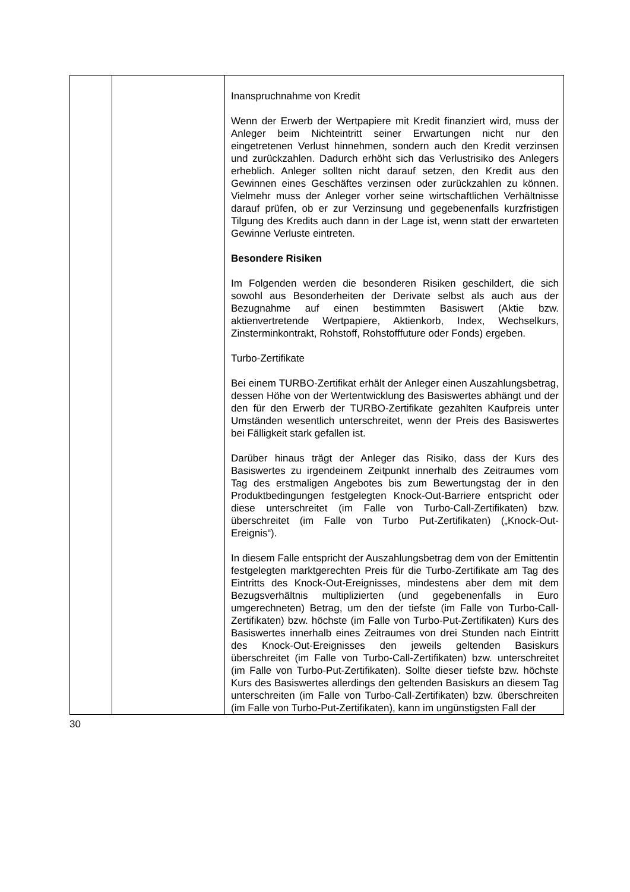| | | Inanspruchnahme von Kredit Wenn der Erwerb der Wertpapiere mit Kredit finanziert wird, muss der Anleger beim Nichteintritt seiner Erwartungen nicht nur den eingetretenen Verlust hinnehmen, sondern auch den Kredit verzinsen und zurückzahlen. Dadurch erhöht sich das Verlustrisiko des Anlegers erheblich. Anleger sollten nicht darauf setzen, den Kredit aus den Gewinnen eines Geschäftes verzinsen oder zurückzahlen zu können. Vielmehr muss der Anleger vorher seine wirtschaftlichen Verhältnisse darauf prüfen, ob er zur Verzinsung und gegebenenfalls kurzfristigen Tilgung des Kredits auch dann in der Lage ist, wenn statt der erwarteten Gewinne Verluste eintreten. Besondere Risiken Im Folgenden werden die besonderen Risiken geschildert, die sich sowohl aus Besonderheiten der Derivate selbst als auch aus der Bezugnahme auf einen bestimmten Basiswert (Aktie bzw. aktienvertretende Wertpapiere, Aktienkorb, Index, Wechselkurs, Zinsterminkontrakt, Rohstoff, Rohstofffuture oder Fonds) ergeben. Turbo-Zertifikate Bei einem TURBO-Zertifikat erhält der Anleger einen Auszahlungsbetrag, dessen Höhe von der Wertentwicklung des Basiswertes abhängt und der den für den Erwerb der TURBO-Zertifikate gezahlten Kaufpreis unter Umständen wesentlich unterschreitet, wenn der Preis des Basiswertes bei Fälligkeit stark gefallen ist. Darüber hinaus trägt der Anleger das Risiko, dass der Kurs des Basiswertes zu irgendeinem Zeitpunkt innerhalb des Zeitraumes vom Tag des erstmaligen Angebotes bis zum Bewertungstag der in den Produktbedingungen festgelegten Knock-Out-Barriere entspricht oder diese unterschreitet (im Falle von Turbo-Call-Zertifikaten) bzw. überschreitet (im Falle von Turbo Put-Zertifikaten) („Knock-Out-Ereignis“). In diesem Falle entspricht der Auszahlungsbetrag dem von der Emittentin festgelegten marktgerechten Preis für die Turbo-Zertifikate am Tag des Eintritts des Knock-Out-Ereignisses, mindestens aber dem mit dem Bezugsverhältnis multiplizierten (und gegebenenfalls in Euro umgerechneten) Betrag, um den der tiefste (im Falle von Turbo-Call-Zertifikaten) bzw. höchste (im Falle von Turbo-Put-Zertifikaten) Kurs des Basiswertes innerhalb eines Zeitraumes von drei Stunden nach Eintritt des Knock-Out-Ereignisses den jeweils geltenden Basiskurs überschreitet (im Falle von Turbo-Call-Zertifikaten) bzw. unterschreitet (im Falle von Turbo-Put-Zertifikaten). Sollte dieser tiefste bzw. höchste Kurs des Basiswertes allerdings den geltenden Basiskurs an diesem Tag unterschreiten (im Falle von Turbo-Call-Zertifikaten) bzw. überschreiten (im Falle von Turbo-Put-Zertifikaten), kann im ungünstigsten Fall der |
30